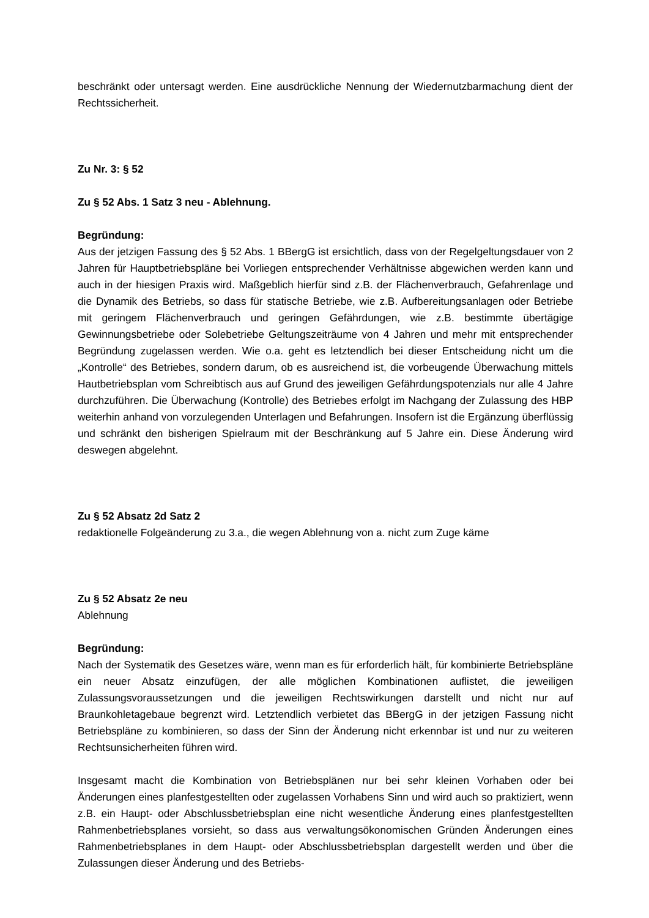beschränkt oder untersagt werden. Eine ausdrückliche Nennung der Wiedernutzbarmachung dient der Rechtssicherheit.
Zu Nr. 3: § 52
Zu § 52 Abs. 1 Satz 3 neu - Ablehnung.
Begründung:
Aus der jetzigen Fassung des § 52 Abs. 1 BBergG ist ersichtlich, dass von der Regelgeltungsdauer von 2 Jahren für Hauptbetriebspläne bei Vorliegen entsprechender Verhältnisse abgewichen werden kann und auch in der hiesigen Praxis wird. Maßgeblich hierfür sind z.B. der Flächenverbrauch, Gefahrenlage und die Dynamik des Betriebs, so dass für statische Betriebe, wie z.B. Aufbereitungsanlagen oder Betriebe mit geringem Flächenverbrauch und geringen Gefährdungen, wie z.B. bestimmte übertägige Gewinnungsbetriebe oder Solebetriebe Geltungszeiträume von 4 Jahren und mehr mit entsprechender Begründung zugelassen werden. Wie o.a. geht es letztendlich bei dieser Entscheidung nicht um die „Kontrolle“ des Betriebes, sondern darum, ob es ausreichend ist, die vorbeugende Überwachung mittels Hautbetriebsplan vom Schreibtisch aus auf Grund des jeweiligen Gefährdungspotenzials nur alle 4 Jahre durchzuführen. Die Überwachung (Kontrolle) des Betriebes erfolgt im Nachgang der Zulassung des HBP weiterhin anhand von vorzulegenden Unterlagen und Befahrungen. Insofern ist die Ergänzung überflüssig und schränkt den bisherigen Spielraum mit der Beschränkung auf 5 Jahre ein. Diese Änderung wird deswegen abgelehnt.
Zu § 52 Absatz 2d Satz 2
redaktionelle Folgeänderung zu 3.a., die wegen Ablehnung von a. nicht zum Zuge käme
Zu § 52 Absatz 2e neu
Ablehnung
Begründung:
Nach der Systematik des Gesetzes wäre, wenn man es für erforderlich hält, für kombinierte Betriebspläne ein neuer Absatz einzufügen, der alle möglichen Kombinationen auflistet, die jeweiligen Zulassungsvoraussetzungen und die jeweiligen Rechtswirkungen darstellt und nicht nur auf Braunkohletagebaue begrenzt wird. Letztendlich verbietet das BBergG in der jetzigen Fassung nicht Betriebspläne zu kombinieren, so dass der Sinn der Änderung nicht erkennbar ist und nur zu weiteren Rechtsunsicherheiten führen wird.
Insgesamt macht die Kombination von Betriebsplänen nur bei sehr kleinen Vorhaben oder bei Änderungen eines planfestgestellten oder zugelassen Vorhabens Sinn und wird auch so praktiziert, wenn z.B. ein Haupt- oder Abschlussbetriebsplan eine nicht wesentliche Änderung eines planfestgestellten Rahmenbetriebsplanes vorsieht, so dass aus verwaltungsökonomischen Gründen Änderungen eines Rahmenbetriebsplanes in dem Haupt- oder Abschlussbetriebsplan dargestellt werden und über die Zulassungen dieser Änderung und des Betriebs-